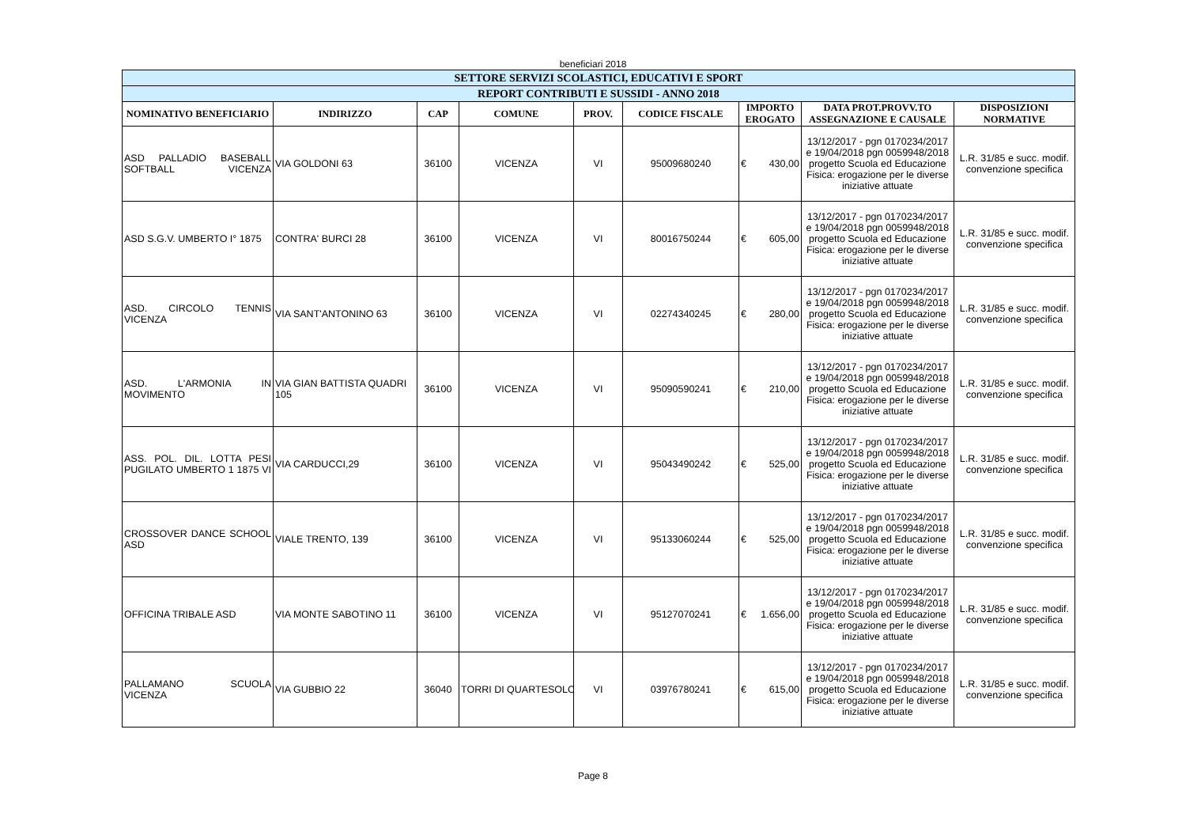beneficiari 2018
| SETTORE SERVIZI SCOLASTICI, EDUCATIVI E SPORT | | | | | | | | | |
| --- | --- | --- | --- | --- | --- | --- | --- | --- | --- |
| REPORT CONTRIBUTI E SUSSIDI - ANNO 2018 | | | | | | | | | |
| NOMINATIVO BENEFICIARIO | INDIRIZZO | CAP | COMUNE | PROV. | CODICE FISCALE | IMPORTO EROGATO | | DATA PROT.PROVV.TO ASSEGNAZIONE E CAUSALE | DISPOSIZIONI NORMATIVE |
| ASD PALLADIO BASEBALL SOFTBALL VICENZA | VIA GOLDONI 63 | 36100 | VICENZA | VI | 95009680240 | € | 430,00 | 13/12/2017 - pgn 0170234/2017 e 19/04/2018 pgn 0059948/2018 progetto Scuola ed Educazione Fisica: erogazione per le diverse iniziative attuate | L.R. 31/85 e succ. modif. convenzione specifica |
| ASD S.G.V. UMBERTO I° 1875 | CONTRA' BURCI 28 | 36100 | VICENZA | VI | 80016750244 | € | 605,00 | 13/12/2017 - pgn 0170234/2017 e 19/04/2018 pgn 0059948/2018 progetto Scuola ed Educazione Fisica: erogazione per le diverse iniziative attuate | L.R. 31/85 e succ. modif. convenzione specifica |
| ASD. CIRCOLO TENNIS VICENZA | VIA SANT'ANTONINO 63 | 36100 | VICENZA | VI | 02274340245 | € | 280,00 | 13/12/2017 - pgn 0170234/2017 e 19/04/2018 pgn 0059948/2018 progetto Scuola ed Educazione Fisica: erogazione per le diverse iniziative attuate | L.R. 31/85 e succ. modif. convenzione specifica |
| ASD. L'ARMONIA IN MOVIMENTO | VIA GIAN BATTISTA QUADRI 105 | 36100 | VICENZA | VI | 95090590241 | € | 210,00 | 13/12/2017 - pgn 0170234/2017 e 19/04/2018 pgn 0059948/2018 progetto Scuola ed Educazione Fisica: erogazione per le diverse iniziative attuate | L.R. 31/85 e succ. modif. convenzione specifica |
| ASS. POL. DIL. LOTTA PESI PUGILATO UMBERTO 1 1875 VI | VIA CARDUCCI,29 | 36100 | VICENZA | VI | 95043490242 | € | 525,00 | 13/12/2017 - pgn 0170234/2017 e 19/04/2018 pgn 0059948/2018 progetto Scuola ed Educazione Fisica: erogazione per le diverse iniziative attuate | L.R. 31/85 e succ. modif. convenzione specifica |
| CROSSOVER DANCE SCHOOL ASD | VIALE TRENTO, 139 | 36100 | VICENZA | VI | 95133060244 | € | 525,00 | 13/12/2017 - pgn 0170234/2017 e 19/04/2018 pgn 0059948/2018 progetto Scuola ed Educazione Fisica: erogazione per le diverse iniziative attuate | L.R. 31/85 e succ. modif. convenzione specifica |
| OFFICINA TRIBALE ASD | VIA MONTE SABOTINO 11 | 36100 | VICENZA | VI | 95127070241 | € | 1.656,00 | 13/12/2017 - pgn 0170234/2017 e 19/04/2018 pgn 0059948/2018 progetto Scuola ed Educazione Fisica: erogazione per le diverse iniziative attuate | L.R. 31/85 e succ. modif. convenzione specifica |
| PALLAMANO SCUOLA VICENZA | VIA GUBBIO 22 | 36040 | TORRI DI QUARTESOLO | VI | 03976780241 | € | 615,00 | 13/12/2017 - pgn 0170234/2017 e 19/04/2018 pgn 0059948/2018 progetto Scuola ed Educazione Fisica: erogazione per le diverse iniziative attuate | L.R. 31/85 e succ. modif. convenzione specifica |
Page 8